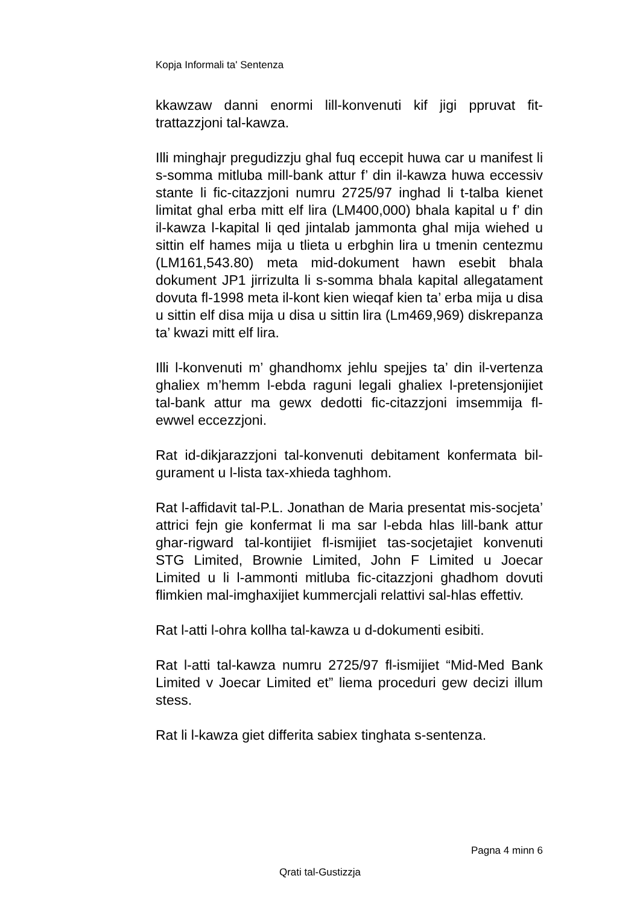Kopja Informali ta' Sentenza
kkawzaw danni enormi lill-konvenuti kif jigi ppruvat fit-trattazzjoni tal-kawza.
Illi minghajr pregudizzju ghal fuq eccepit huwa car u manifest li s-somma mitluba mill-bank attur f’ din il-kawza huwa eccessiv stante li fic-citazzjoni numru 2725/97 inghad li t-talba kienet limitat ghal erba mitt elf lira (LM400,000) bhala kapital u f’ din il-kawza l-kapital li qed jintalab jammonta ghal mija wiehed u sittin elf hames mija u tlieta u erbghin lira u tmenin centezmu (LM161,543.80) meta mid-dokument hawn esebit bhala dokument JP1 jirrizulta li s-somma bhala kapital allegatament dovuta fl-1998 meta il-kont kien wieqaf kien ta’ erba mija u disa u sittin elf disa mija u disa u sittin lira (Lm469,969) diskrepanza ta’ kwazi mitt elf lira.
Illi l-konvenuti m’ ghandhomx jehlu spejjes ta’ din il-vertenza ghaliex m’hemm l-ebda raguni legali ghaliex l-pretensjonijiet tal-bank attur ma gewx dedotti fic-citazzjoni imsemmija fl-ewwel eccezzjoni.
Rat id-dikjarazzjoni tal-konvenuti debitament konfermata bil-gurament u l-lista tax-xhieda taghhom.
Rat l-affidavit tal-P.L. Jonathan de Maria presentat mis-socjeta’ attrici fejn gie konfermat li ma sar l-ebda hlas lill-bank attur ghar-rigward tal-kontijiet fl-ismijiet tas-socjetajiet konvenuti STG Limited, Brownie Limited, John F Limited u Joecar Limited u li l-ammonti mitluba fic-citazzjoni ghadhom dovuti flimkien mal-imghaxijiet kummercjali relattivi sal-hlas effettiv.
Rat l-atti l-ohra kollha tal-kawza u d-dokumenti esibiti.
Rat l-atti tal-kawza numru 2725/97 fl-ismijiet “Mid-Med Bank Limited v Joecar Limited et” liema proceduri gew decizi illum stess.
Rat li l-kawza giet differita sabiex tinghata s-sentenza.
Pagna 4 minn 6
Qrati tal-Gustizzja